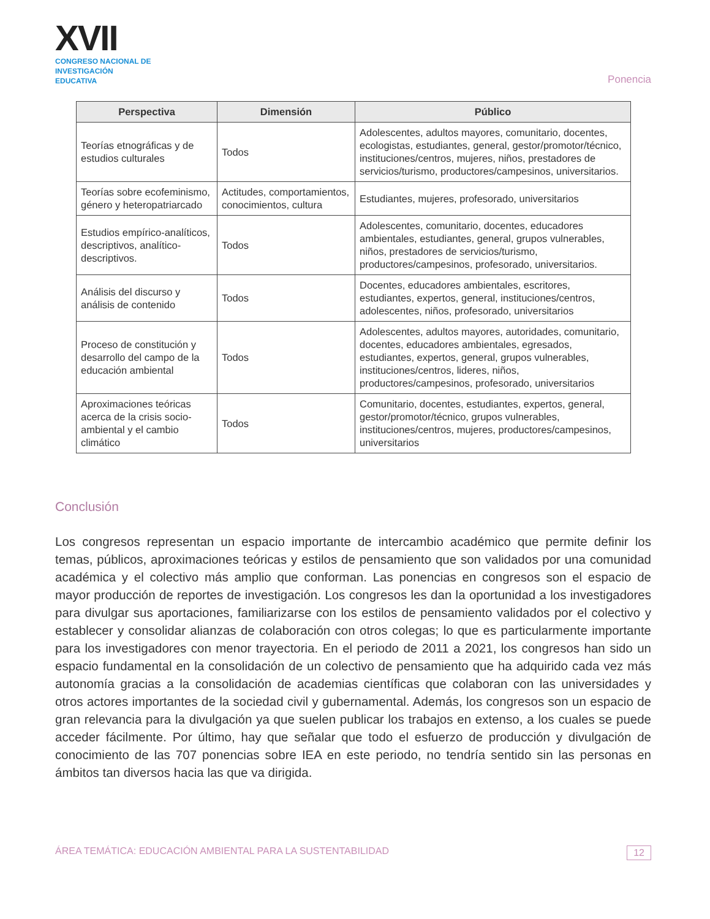XVII
CONGRESO NACIONAL DE
INVESTIGACIÓN EDUCATIVA
Ponencia
| Perspectiva | Dimensión | Público |
| --- | --- | --- |
| Teorías etnográficas y de estudios culturales | Todos | Adolescentes, adultos mayores, comunitario, docentes, ecologistas, estudiantes, general, gestor/promotor/técnico, instituciones/centros, mujeres, niños, prestadores de servicios/turismo, productores/campesinos, universitarios. |
| Teorías sobre ecofeminismo, género y heteropatriarcado | Actitudes, comportamientos, conocimientos, cultura | Estudiantes, mujeres, profesorado, universitarios |
| Estudios empírico-analíticos, descriptivos, analítico-descriptivos. | Todos | Adolescentes, comunitario, docentes, educadores ambientales, estudiantes, general, grupos vulnerables, niños, prestadores de servicios/turismo, productores/campesinos, profesorado, universitarios. |
| Análisis del discurso y análisis de contenido | Todos | Docentes, educadores ambientales, escritores, estudiantes, expertos, general, instituciones/centros, adolescentes, niños, profesorado, universitarios |
| Proceso de constitución y desarrollo del campo de la educación ambiental | Todos | Adolescentes, adultos mayores, autoridades, comunitario, docentes, educadores ambientales, egresados, estudiantes, expertos, general, grupos vulnerables, instituciones/centros, lideres, niños, productores/campesinos, profesorado, universitarios |
| Aproximaciones teóricas acerca de la crisis socio-ambiental y el cambio climático | Todos | Comunitario, docentes, estudiantes, expertos, general, gestor/promotor/técnico, grupos vulnerables, instituciones/centros, mujeres, productores/campesinos, universitarios |
Conclusión
Los congresos representan un espacio importante de intercambio académico que permite definir los temas, públicos, aproximaciones teóricas y estilos de pensamiento que son validados por una comunidad académica y el colectivo más amplio que conforman. Las ponencias en congresos son el espacio de mayor producción de reportes de investigación. Los congresos les dan la oportunidad a los investigadores para divulgar sus aportaciones, familiarizarse con los estilos de pensamiento validados por el colectivo y establecer y consolidar alianzas de colaboración con otros colegas; lo que es particularmente importante para los investigadores con menor trayectoria. En el periodo de 2011 a 2021, los congresos han sido un espacio fundamental en la consolidación de un colectivo de pensamiento que ha adquirido cada vez más autonomía gracias a la consolidación de academias científicas que colaboran con las universidades y otros actores importantes de la sociedad civil y gubernamental. Además, los congresos son un espacio de gran relevancia para la divulgación ya que suelen publicar los trabajos en extenso, a los cuales se puede acceder fácilmente. Por último, hay que señalar que todo el esfuerzo de producción y divulgación de conocimiento de las 707 ponencias sobre IEA en este periodo, no tendría sentido sin las personas en ámbitos tan diversos hacia las que va dirigida.
ÁREA TEMÁTICA: EDUCACIÓN AMBIENTAL PARA LA SUSTENTABILIDAD 12